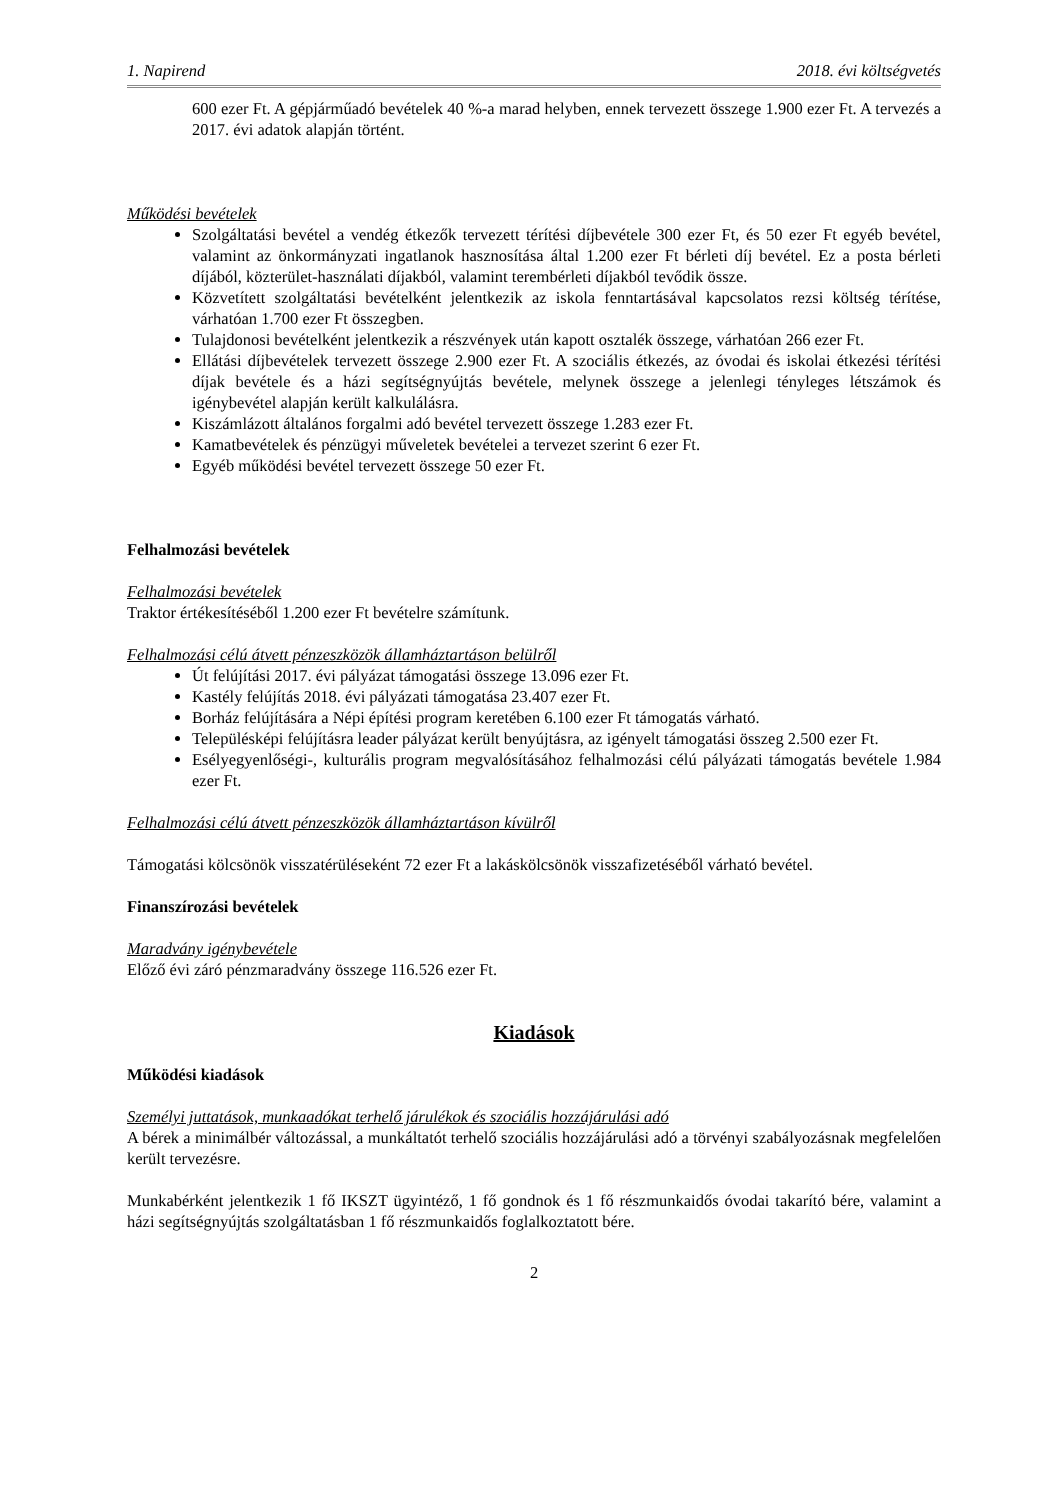1. Napirend 2018. évi költségvetés
600 ezer Ft. A gépjárműadó bevételek 40 %-a marad helyben, ennek tervezett összege 1.900 ezer Ft. A tervezés a 2017. évi adatok alapján történt.
Működési bevételek
Szolgáltatási bevétel a vendég étkezők tervezett térítési díjbevétele 300 ezer Ft, és 50 ezer Ft egyéb bevétel, valamint az önkormányzati ingatlanok hasznosítása által 1.200 ezer Ft bérleti díj bevétel. Ez a posta bérleti díjából, közterület-használati díjakból, valamint terembérleti díjakból tevődik össze.
Közvetített szolgáltatási bevételként jelentkezik az iskola fenntartásával kapcsolatos rezsi költség térítése, várhatóan 1.700 ezer Ft összegben.
Tulajdonosi bevételként jelentkezik a részvények után kapott osztalék összege, várhatóan 266 ezer Ft.
Ellátási díjbevételek tervezett összege 2.900 ezer Ft. A szociális étkezés, az óvodai és iskolai étkezési térítési díjak bevétele és a házi segítségnyújtás bevétele, melynek összege a jelenlegi tényleges létszámok és igénybevétel alapján került kalkulálásra.
Kiszámlázott általános forgalmi adó bevétel tervezett összege 1.283 ezer Ft.
Kamatbevételek és pénzügyi műveletek bevételei a tervezet szerint 6 ezer Ft.
Egyéb működési bevétel tervezett összege 50 ezer Ft.
Felhalmozási bevételek
Felhalmozási bevételek
Traktor értékesítéséből 1.200 ezer Ft bevételre számítunk.
Felhalmozási célú átvett pénzeszközök államháztartáson belülről
Út felújítási 2017. évi pályázat támogatási összege 13.096 ezer Ft.
Kastély felújítás 2018. évi pályázati támogatása 23.407 ezer Ft.
Borház felújítására a Népi építési program keretében 6.100 ezer Ft támogatás várható.
Településképi felújításra leader pályázat került benyújtásra, az igényelt támogatási összeg 2.500 ezer Ft.
Esélyegyenlőségi-, kulturális program megvalósításához felhalmozási célú pályázati támogatás bevétele 1.984 ezer Ft.
Felhalmozási célú átvett pénzeszközök államháztartáson kívülről
Támogatási kölcsönök visszatérüléseként 72 ezer Ft a lakáskölcsönök visszafizetéséből várható bevétel.
Finanszírozási bevételek
Maradvány igénybevétele
Előző évi záró pénzmaradvány összege 116.526 ezer Ft.
Kiadások
Működési kiadások
Személyi juttatások, munkaadókat terhelő járulékok és szociális hozzájárulási adó
A bérek a minimálbér változással, a munkáltatót terhelő szociális hozzájárulási adó a törvényi szabályozásnak megfelelően került tervezésre.
Munkabérként jelentkezik 1 fő IKSZT ügyintéző, 1 fő gondnok és 1 fő részmunkaidős óvodai takarító bére, valamint a házi segítségnyújtás szolgáltatásban 1 fő részmunkaidős foglalkoztatott bére.
2